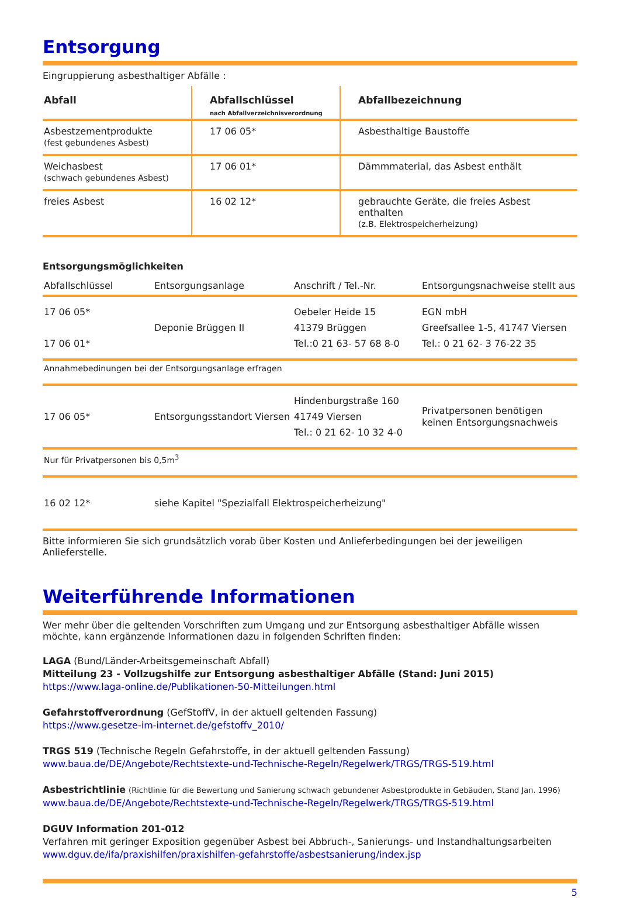Entsorgung
Eingruppierung asbesthaltiger Abfälle :
| Abfall | Abfallschlüssel nach Abfallverzeichnisverordnung | Abfallbezeichnung |
| --- | --- | --- |
| Asbestzementprodukte (fest gebundenes Asbest) | 17 06 05* | Asbesthaltige Baustoffe |
| Weichasbest (schwach gebundenes Asbest) | 17 06 01* | Dämmmaterial, das Asbest enthält |
| freies Asbest | 16 02 12* | gebrauchte Geräte, die freies Asbest enthalten (z.B. Elektrospeicherheizung) |
Entsorgungsmöglichkeiten
| Abfallschlüssel | Entsorgungsanlage | Anschrift / Tel.-Nr. | Entsorgungsnachweise stellt aus |
| --- | --- | --- | --- |
| 17 06 05* 17 06 01* | Deponie Brüggen II | Oebeler Heide 15 41379 Brüggen Tel.:0 21 63- 57 68 8-0 | EGN mbH Greefsallee 1-5, 41747 Viersen Tel.: 0 21 62- 3 76-22 35 |
| Annahmebedinungen bei der Entsorgungsanlage erfragen | | | |
| 17 06 05* | Entsorgungsstandort Viersen | Hindenburgstraße 160 41749 Viersen Tel.: 0 21 62- 10 32 4-0 | Privatpersonen benötigen keinen Entsorgungsnachweis |
| Nur für Privatpersonen bis 0,5m<sup>3</sup> | | | |
| 16 02 12* | siehe Kapitel "Spezialfall Elektrospeicherheizung" | | |
Bitte informieren Sie sich grundsätzlich vorab über Kosten und Anlieferbedingungen bei der jeweiligen Anlieferstelle.
Weiterführende Informationen
Wer mehr über die geltenden Vorschriften zum Umgang und zur Entsorgung asbesthaltiger Abfälle wissen möchte, kann ergänzende Informationen dazu in folgenden Schriften finden:
LAGA (Bund/Länder-Arbeitsgemeinschaft Abfall)
Mitteilung 23 - Vollzugshilfe zur Entsorgung asbesthaltiger Abfälle (Stand: Juni 2015)
https://www.laga-online.de/Publikationen-50-Mitteilungen.html
Gefahrstoffverordnung (GefStoffV, in der aktuell geltenden Fassung)
https://www.gesetze-im-internet.de/gefstoffv_2010/
TRGS 519 (Technische Regeln Gefahrstoffe, in der aktuell geltenden Fassung)
www.baua.de/DE/Angebote/Rechtstexte-und-Technische-Regeln/Regelwerk/TRGS/TRGS-519.html
Asbestrichtlinie (Richtlinie für die Bewertung und Sanierung schwach gebundener Asbestprodukte in Gebäuden, Stand Jan. 1996)
www.baua.de/DE/Angebote/Rechtstexte-und-Technische-Regeln/Regelwerk/TRGS/TRGS-519.html
DGUV Information 201-012
Verfahren mit geringer Exposition gegenüber Asbest bei Abbruch-, Sanierungs- und Instandhaltungsarbeiten
www.dguv.de/ifa/praxishilfen/praxishilfen-gefahrstoffe/asbestsanierung/index.jsp
5